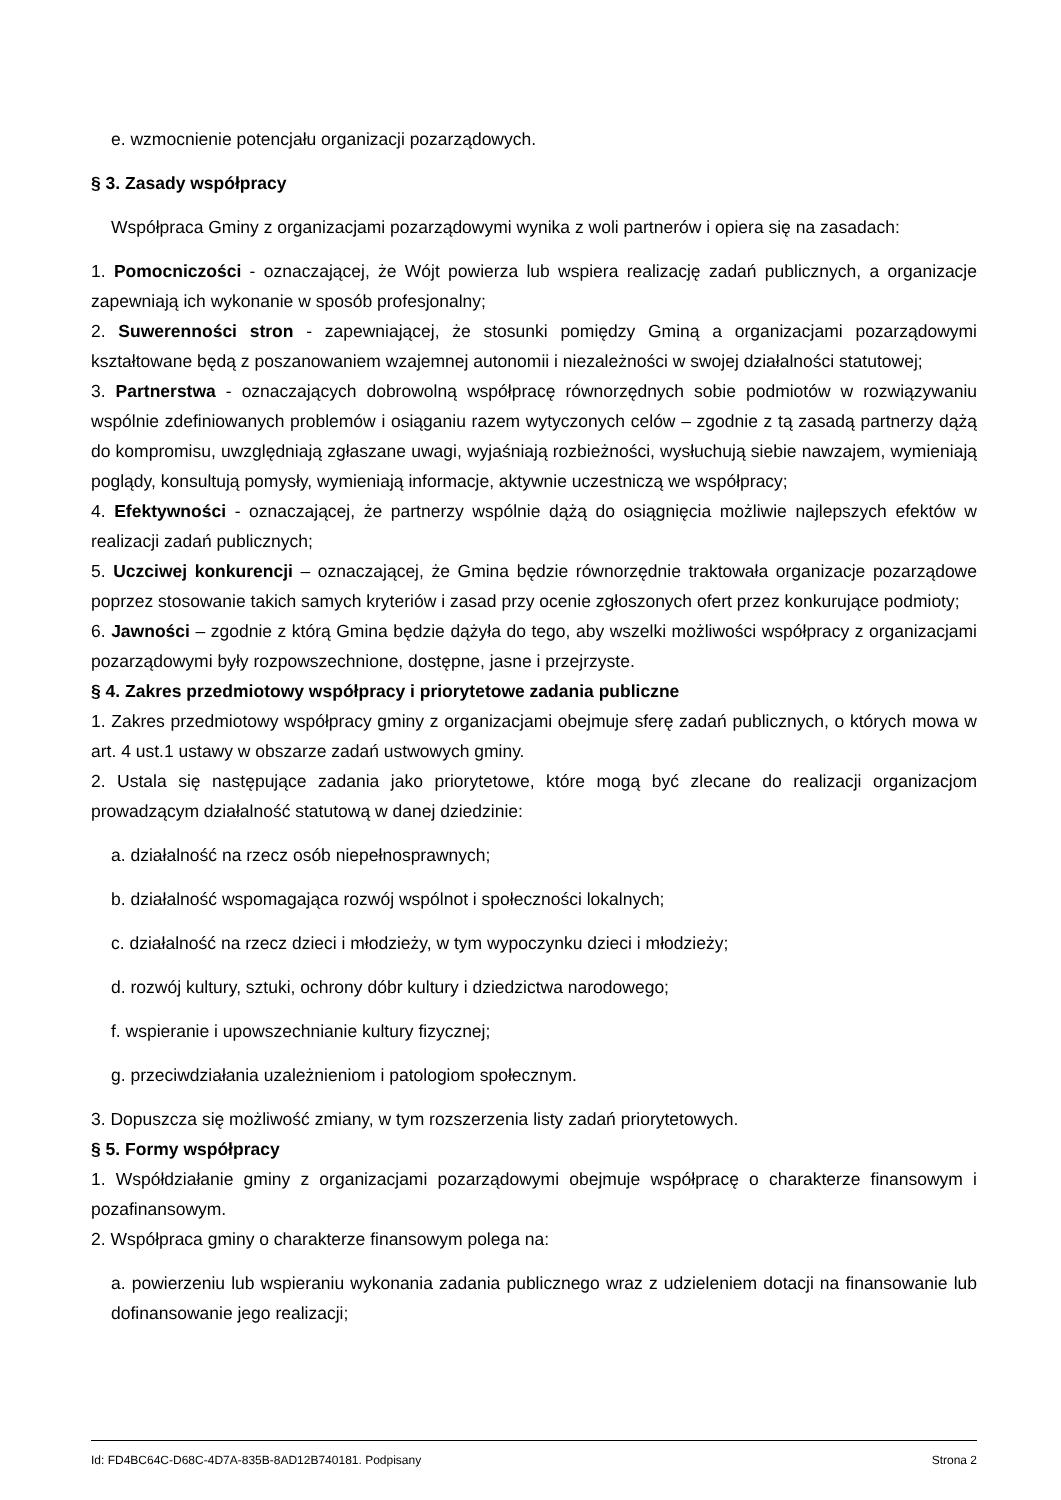e. wzmocnienie potencjału organizacji pozarządowych.
§ 3. Zasady współpracy
Współpraca Gminy z organizacjami pozarządowymi wynika z woli partnerów i opiera się na zasadach:
1. Pomocniczości - oznaczającej, że Wójt powierza lub wspiera realizację zadań publicznych, a organizacje zapewniają ich wykonanie w sposób profesjonalny;
2. Suwerenności stron - zapewniającej, że stosunki pomiędzy Gminą a organizacjami pozarządowymi kształtowane będą z poszanowaniem wzajemnej autonomii i niezależności w swojej działalności statutowej;
3. Partnerstwa - oznaczających dobrowolną współpracę równorzędnych sobie podmiotów w rozwiązywaniu wspólnie zdefiniowanych problemów i osiąganiu razem wytyczonych celów – zgodnie z tą zasadą partnerzy dążą do kompromisu, uwzględniają zgłaszane uwagi, wyjaśniają rozbieżności, wysłuchują siebie nawzajem, wymieniają poglądy, konsultują pomysły, wymieniają informacje, aktywnie uczestniczą we współpracy;
4. Efektywności - oznaczającej, że partnerzy wspólnie dążą do osiągnięcia możliwie najlepszych efektów w realizacji zadań publicznych;
5. Uczciwej konkurencji – oznaczającej, że Gmina będzie równorzędnie traktowała organizacje pozarządowe poprzez stosowanie takich samych kryteriów i zasad przy ocenie zgłoszonych ofert przez konkurujące podmioty;
6. Jawności – zgodnie z którą Gmina będzie dążyła do tego, aby wszelki możliwości współpracy z organizacjami pozarządowymi były rozpowszechnione, dostępne, jasne i przejrzyste.
§ 4. Zakres przedmiotowy współpracy i priorytetowe zadania publiczne
1. Zakres przedmiotowy współpracy gminy z organizacjami obejmuje sferę zadań publicznych, o których mowa w art. 4 ust.1 ustawy w obszarze zadań ustwowych gminy.
2. Ustala się następujące zadania jako priorytetowe, które mogą być zlecane do realizacji organizacjom prowadzącym działalność statutową w danej dziedzinie:
a. działalność na rzecz osób niepełnosprawnych;
b. działalność wspomagająca rozwój wspólnot i społeczności lokalnych;
c. działalność na rzecz dzieci i młodzieży, w tym wypoczynku dzieci i młodzieży;
d. rozwój kultury, sztuki, ochrony dóbr kultury i dziedzictwa narodowego;
f. wspieranie i upowszechnianie kultury fizycznej;
g. przeciwdziałania uzależnieniom i patologiom społecznym.
3. Dopuszcza się możliwość zmiany, w tym rozszerzenia listy zadań priorytetowych.
§ 5. Formy współpracy
1. Współdziałanie gminy z organizacjami pozarządowymi obejmuje współpracę o charakterze finansowym i pozafinansowym.
2. Współpraca gminy o charakterze finansowym polega na:
a. powierzeniu lub wspieraniu wykonania zadania publicznego wraz z udzieleniem dotacji na finansowanie lub dofinansowanie jego realizacji;
Id: FD4BC64C-D68C-4D7A-835B-8AD12B740181. Podpisany Strona 2